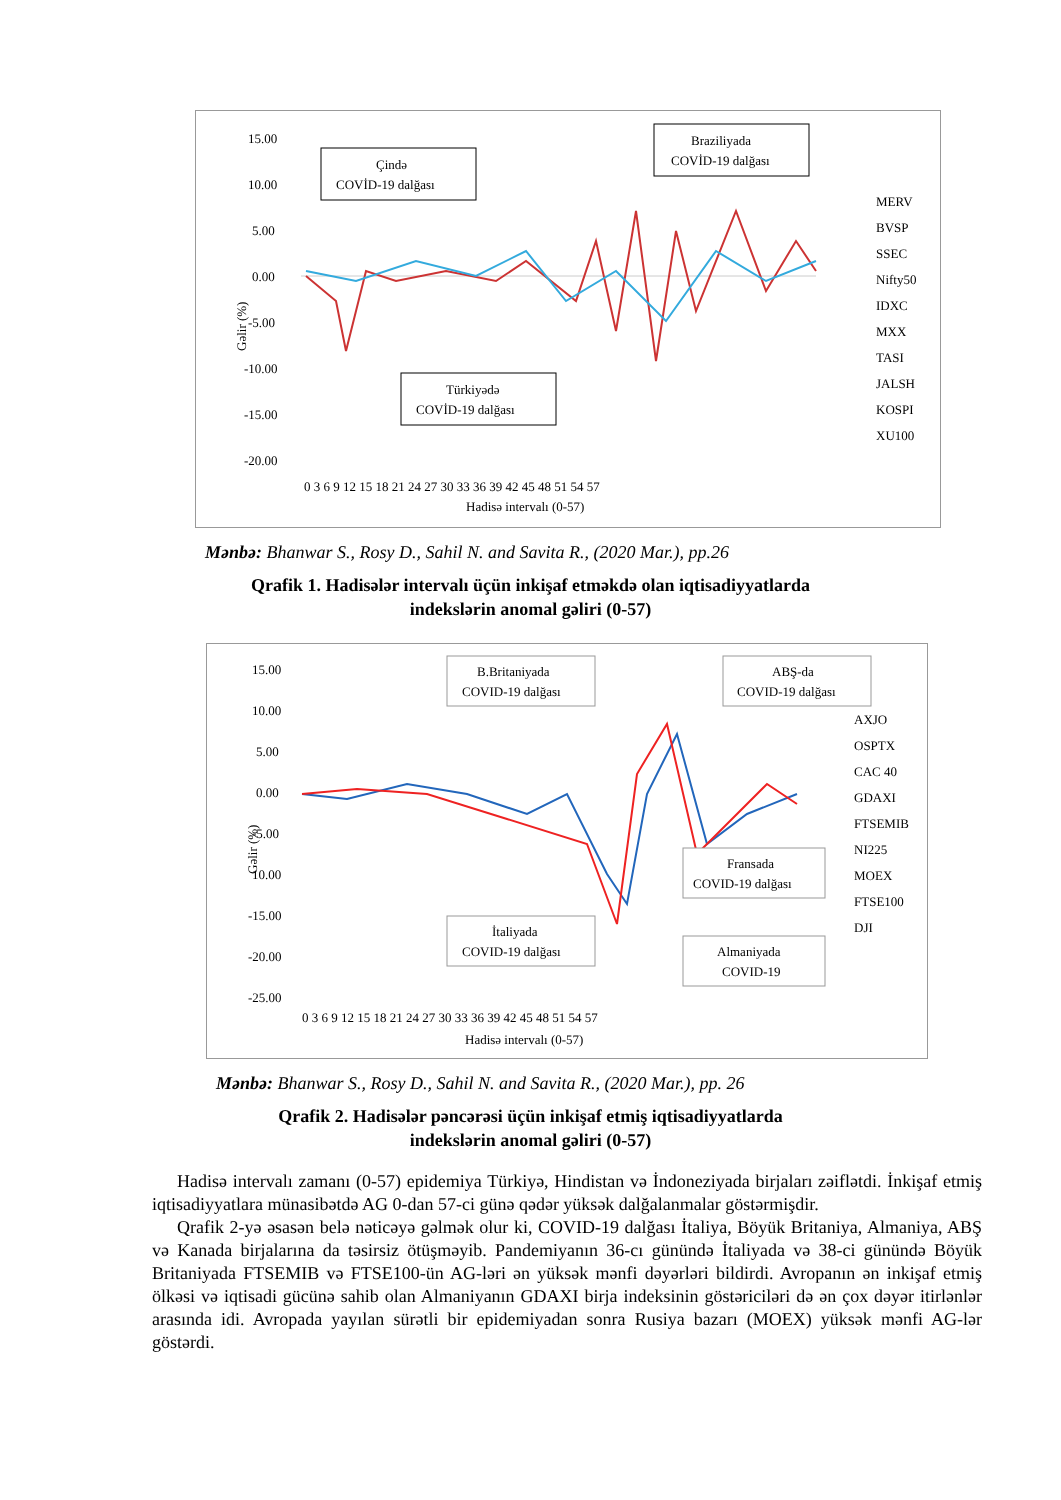15.00
10.00
5.00
0.00
-5.00
-10.00
-15.00
-20.00
Gəlir (%)
Hadisə intervalı (0-57)
0 3 6 9 12 15 18 21 24 27 30 33 36 39 42 45 48 51 54 57
Çində
COVİD-19 dalğası
Braziliyada
COVİD-19 dalğası
Türkiyədə
COVİD-19 dalğası
MERV
BVSP
SSEC
Nifty50
IDXC
MXX
TASI
JALSH
KOSPI
XU100
Mənbə: Bhanwar S., Rosy D., Sahil N. and Savita R., (2020 Mar.), pp.26
Qrafik 1. Hadisələr intervalı üçün inkişaf etməkdə olan iqtisadiyyatlarda
indekslərin anomal gəliri (0-57)
15.00
10.00
5.00
0.00
-5.00
10.00
-15.00
-20.00
-25.00
Gəlir (%)
Hadisə intervalı (0-57)
0 3 6 9 12 15 18 21 24 27 30 33 36 39 42 45 48 51 54 57
B.Britaniyada
COVID-19 dalğası
ABŞ-da
COVID-19 dalğası
Fransada
COVID-19 dalğası
İtaliyada
COVID-19 dalğası
Almaniyada
COVID-19
AXJO
OSPTX
CAC 40
GDAXI
FTSEMIB
NI225
MOEX
FTSE100
DJI
Mənbə: Bhanwar S., Rosy D., Sahil N. and Savita R., (2020 Mar.), pp. 26
Qrafik 2. Hadisələr pəncərəsi üçün inkişaf etmiş iqtisadiyyatlarda
indekslərin anomal gəliri (0-57)
Hadisə intervalı zamanı (0-57) epidemiya Türkiyə, Hindistan və İndoneziyada birjaları zəiflətdi. İnkişaf etmiş iqtisadiyyatlara münasibətdə AG 0-dan 57-ci günə qədər yüksək dalğalanmalar göstərmişdir.
Qrafik 2-yə əsasən belə nəticəyə gəlmək olur ki, COVID-19 dalğası İtaliya, Böyük Britaniya, Almaniya, ABŞ və Kanada birjalarına da təsirsiz ötüşməyib. Pandemiyanın 36-cı günündə İtaliyada və 38-ci günündə Böyük Britaniyada FTSEMIB və FTSE100-ün AG-ləri ən yüksək mənfi dəyərləri bildirdi. Avropanın ən inkişaf etmiş ölkəsi və iqtisadi gücünə sahib olan Almaniyanın GDAXI birja indeksinin göstəriciləri də ən çox dəyər itirlənlər arasında idi. Avropada yayılan sürətli bir epidemiyadan sonra Rusiya bazarı (MOEX) yüksək mənfi AG-lər göstərdi.